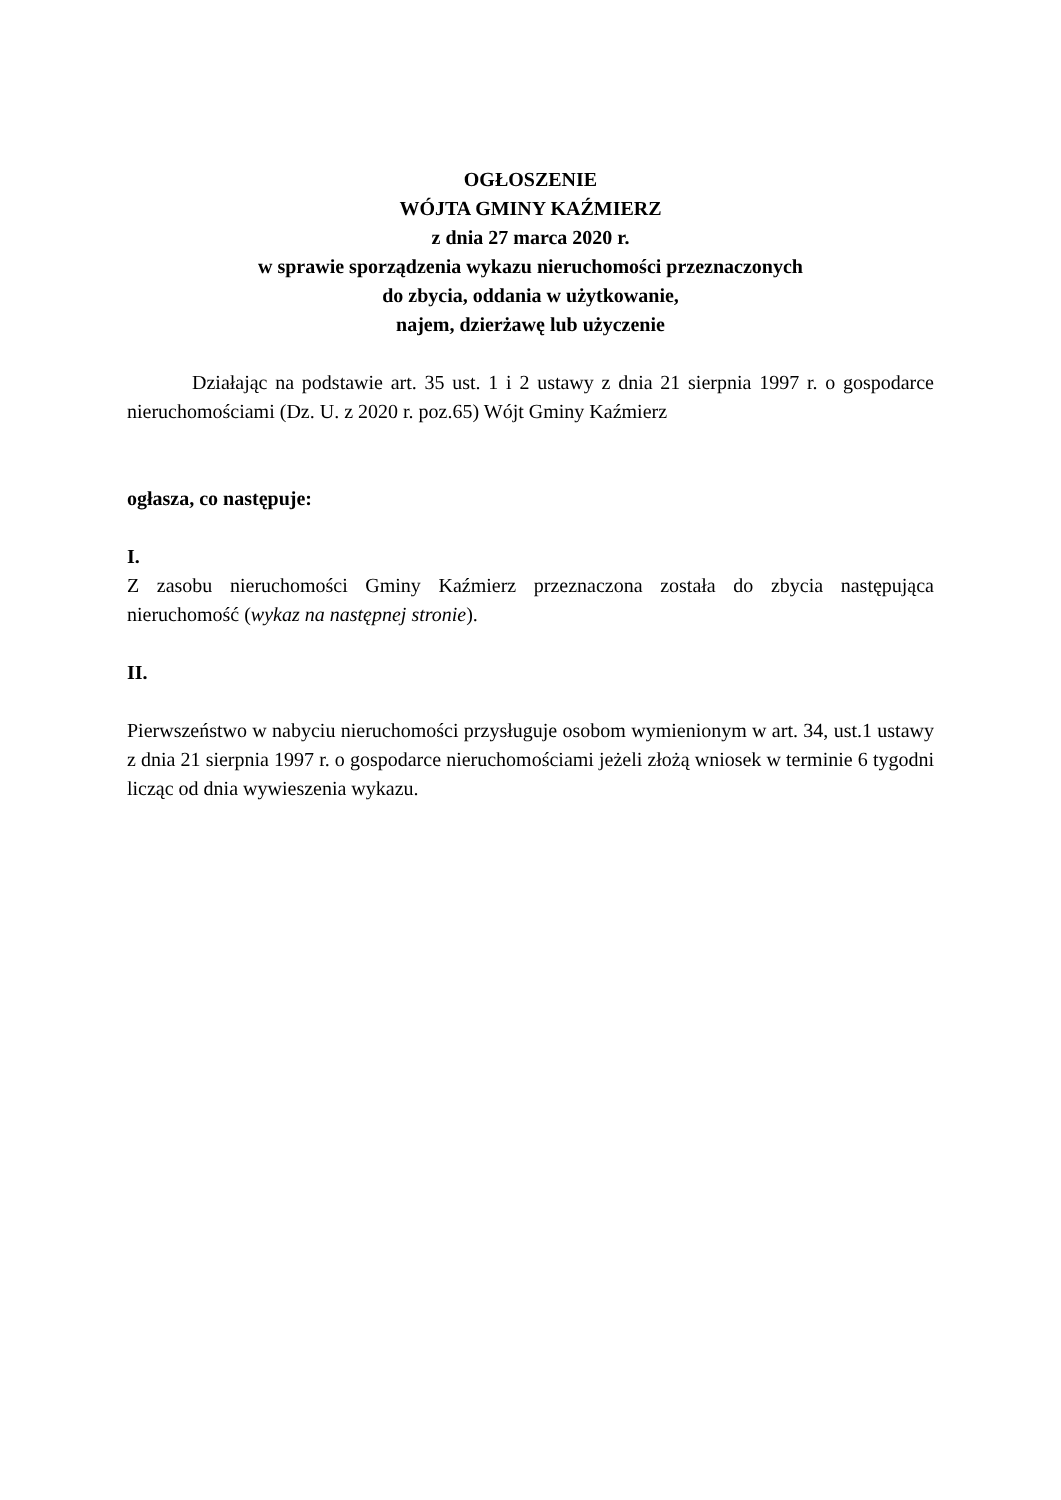OGŁOSZENIE
WÓJTA GMINY KAŹMIERZ
z dnia 27 marca 2020 r.
w sprawie sporządzenia wykazu nieruchomości przeznaczonych
do zbycia, oddania w użytkowanie,
najem, dzierżawę lub użyczenie
Działając na podstawie art. 35 ust. 1 i 2 ustawy z dnia 21 sierpnia 1997 r. o gospodarce nieruchomościami (Dz. U. z 2020 r. poz.65) Wójt Gminy Kaźmierz
ogłasza, co następuje:
I.
Z zasobu nieruchomości Gminy Kaźmierz przeznaczona została do zbycia następująca nieruchomość (wykaz na następnej stronie).
II.
Pierwszeństwo w nabyciu nieruchomości przysługuje osobom wymienionym w art. 34, ust.1 ustawy z dnia 21 sierpnia 1997 r. o gospodarce nieruchomościami jeżeli złożą wniosek w terminie 6 tygodni licząc od dnia wywieszenia wykazu.